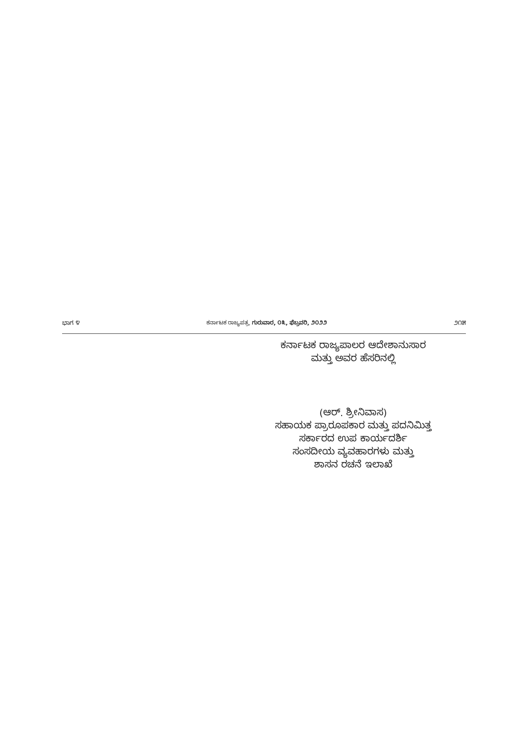ಭಾಗ ೪ ಕರ್ನಾಟಕ ರಾಜ್ಯಪತ್ರ, ಗುರುವಾರ, ೦೩, ಫೆಬ್ರವರಿ, ೨೦೨೨ ೨೧೫
ಕರ್ನಾಟಕ ರಾಜ್ಯಪಾಲರ ಆದೇಶಾನುಸಾರ
ಮತ್ತು ಅವರ ಹೆಸರಿನಲ್ಲಿ
(ಆರ್. ಶ್ರೀನಿವಾಸ)
ಸಹಾಯಕ ಪ್ರಾರೂಪಕಾರ ಮತ್ತು ಪದನಿಮಿತ್ತ
ಸರ್ಕಾರದ ಉಪ ಕಾರ್ಯದರ್ಶಿ
ಸಂಸದೀಯ ವ್ಯವಹಾರಗಳು ಮತ್ತು
ಶಾಸನ ರಚನೆ ಇಲಾಖೆ